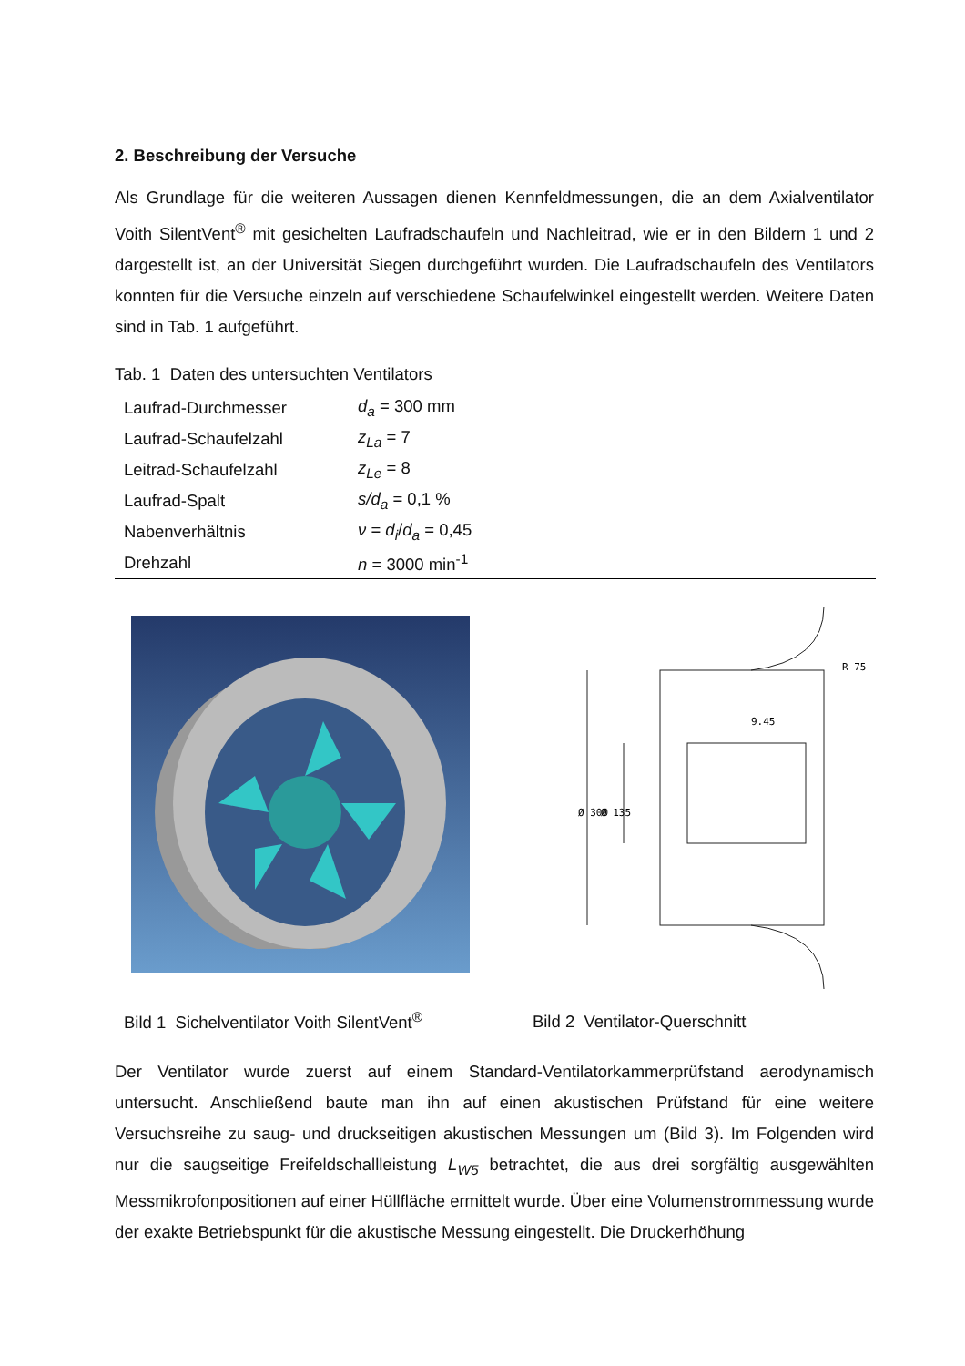2. Beschreibung der Versuche
Als Grundlage für die weiteren Aussagen dienen Kennfeldmessungen, die an dem Axialventilator Voith SilentVent<sup>®</sup> mit gesichelten Laufradschaufeln und Nachleitrad, wie er in den Bildern 1 und 2 dargestellt ist, an der Universität Siegen durchgeführt wurden. Die Laufradschaufeln des Ventilators konnten für die Versuche einzeln auf verschiedene Schaufelwinkel eingestellt werden. Weitere Daten sind in Tab. 1 aufgeführt.
Tab. 1 Daten des untersuchten Ventilators
| Laufrad-Durchmesser | d<sub>a</sub> = 300 mm |
| Laufrad-Schaufelzahl | z<sub>La</sub> = 7 |
| Leitrad-Schaufelzahl | z<sub>Le</sub> = 8 |
| Laufrad-Spalt | s/d<sub>a</sub> = 0,1 % |
| Nabenverhältnis | ν = d<sub>i</sub> / d<sub>a</sub> = 0,45 |
| Drehzahl | n = 3000 min<sup>-1</sup> |
Bild 1 Sichelventilator Voith SilentVent<sup>®</sup>
9.45
R 75
Ø 300
Ø 135
Bild 2 Ventilator-Querschnitt
Der Ventilator wurde zuerst auf einem Standard-Ventilatorkammerprüfstand aerodynamisch untersucht. Anschließend baute man ihn auf einen akustischen Prüfstand für eine weitere Versuchsreihe zu saug- und druckseitigen akustischen Messungen um (Bild 3). Im Folgenden wird nur die saugseitige Freifeldschallleistung L<sub>W5</sub> betrachtet, die aus drei sorgfältig ausgewählten Messmikrofonpositionen auf einer Hüllfläche ermittelt wurde. Über eine Volumenstrommessung wurde der exakte Betriebspunkt für die akustische Messung eingestellt. Die Druckerhöhung